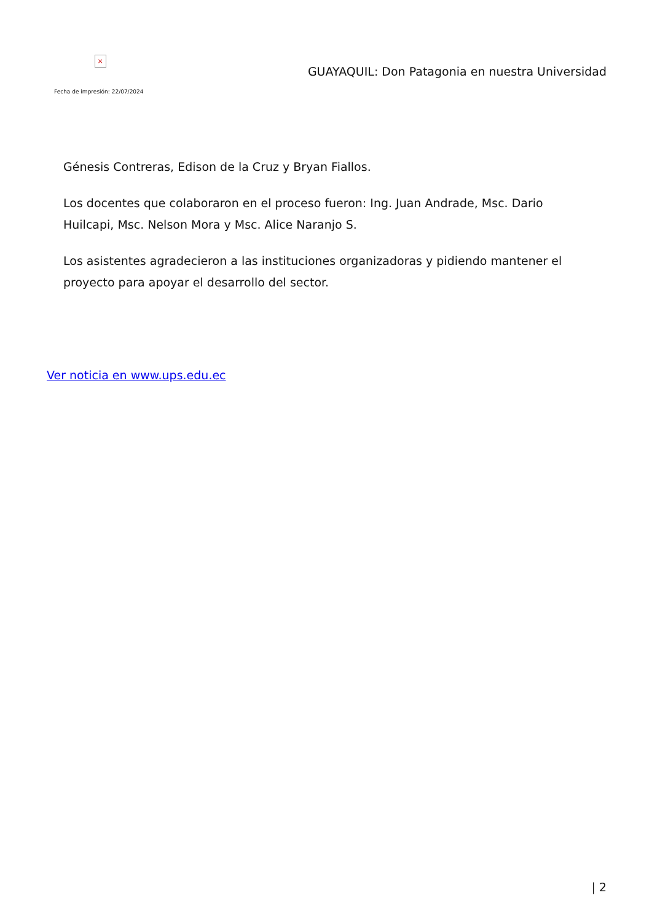×
Fecha de impresión: 22/07/2024
GUAYAQUIL: Don Patagonia en nuestra Universidad
Génesis Contreras, Edison de la Cruz y Bryan Fiallos.
Los docentes que colaboraron en el proceso fueron: Ing. Juan Andrade, Msc. Dario Huilcapi, Msc. Nelson Mora y Msc. Alice Naranjo S.
Los asistentes agradecieron a las instituciones organizadoras y pidiendo mantener el proyecto para apoyar el desarrollo del sector.
Ver noticia en www.ups.edu.ec
| 2